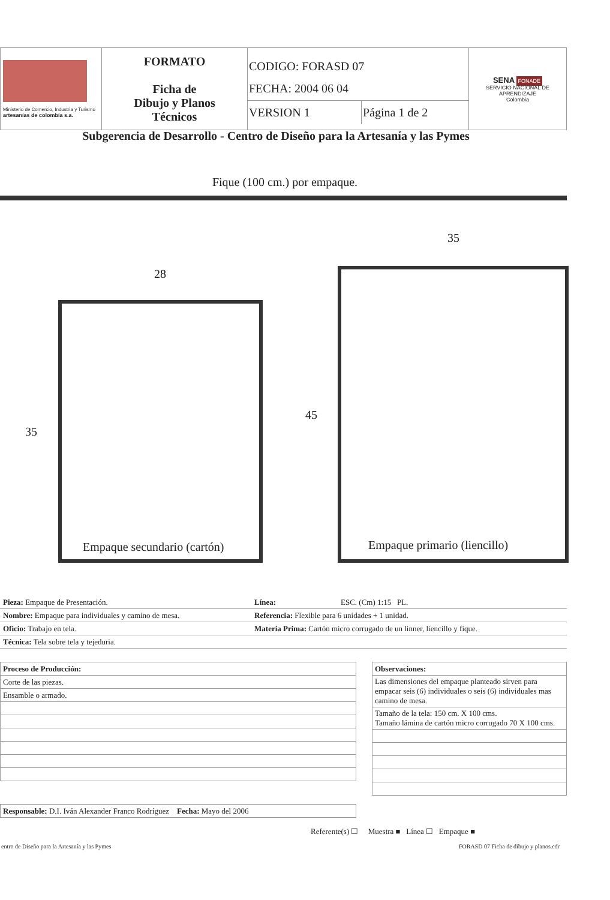| Ministerio de Comercio, Industria y Turismo artesanías de colombia s.a. | FORMATO Ficha de Dibujo y Planos Técnicos | CODIGO: FORASD 07 FECHA: 2004 06 04 VERSION 1 Página 1 de 2 | SENA FONADE SERVICIO NACIONAL DE APRENDIZAJE Colombia |
Subgerencia de Desarrollo - Centro de Diseño para la Artesanía y las Pymes
Fique (100 cm.) por empaque.
28
35
35
45
Empaque secundario (cartón) Empaque primario (liencillo)
| Pieza: Empaque de Presentación. | Línea: | ESC. (Cm) 1:15 PL. |
| Nombre: Empaque para individuales y camino de mesa. | Referencia: Flexible para 6 unidades + 1 unidad. | |
| Oficio: Trabajo en tela. | Materia Prima: Cartón micro corrugado de un linner, liencillo y fique. | |
| Técnica: Tela sobre tela y tejeduria. | | |
| Proceso de Producción: |
| Corte de las piezas. |
| Ensamble o armado. |
| Responsable: D.I. Iván Alexander Franco Rodríguez Fecha: Mayo del 2006 |
| Observaciones: |
| Las dimensiones del empaque planteado sirven para empacar seis (6) individuales o seis (6) individuales mas camino de mesa. |
| Tamaño de la tela: 150 cm. X 100 cms. Tamaño lámina de cartón micro corrugado 70 X 100 cms. |
Referente(s) ☐ Muestra ■ Línea ☐ Empaque ■
entro de Diseño para la Artesanía y las Pymes
FORASD 07 Ficha de dibujo y planos.cdr